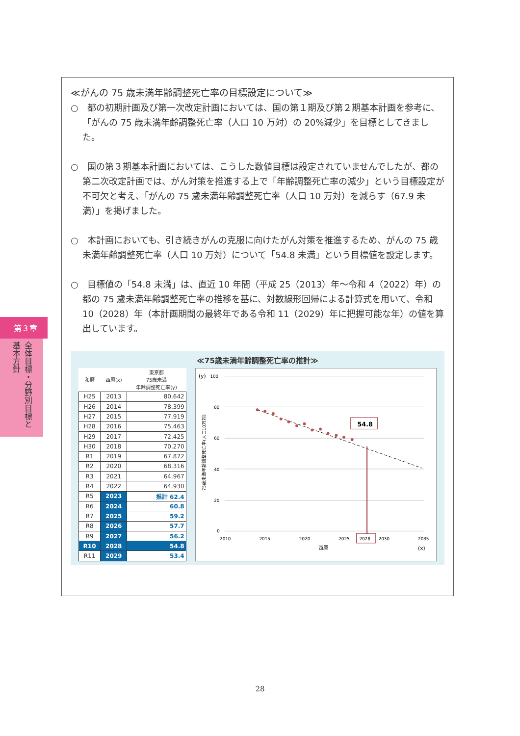第３章
全体目標・分野別目標と基本方針
≪がんの 75 歳未満年齢調整死亡率の目標設定について≫
○　都の初期計画及び第一次改定計画においては、国の第１期及び第２期基本計画を参考に、「がんの 75 歳未満年齢調整死亡率（人口 10 万対）の 20%減少」を目標としてきました。
○　国の第３期基本計画においては、こうした数値目標は設定されていませんでしたが、都の第二次改定計画では、がん対策を推進する上で「年齢調整死亡率の減少」という目標設定が不可欠と考え、「がんの 75 歳未満年齢調整死亡率（人口 10 万対）を減らす（67.9 未満）」を掲げました。
○　本計画においても、引き続きがんの克服に向けたがん対策を推進するため、がんの 75 歳未満年齢調整死亡率（人口 10 万対）について「54.8 未満」という目標値を設定します。
○　目標値の「54.8 未満」は、直近 10 年間（平成 25（2013）年～令和 4（2022）年）の都の 75 歳未満年齢調整死亡率の推移を基に、対数線形回帰による計算式を用いて、令和 10（2028）年（本計画期間の最終年である令和 11（2029）年に把握可能な年）の値を算出しています。
≪75歳未満年齢調整死亡率の推計≫
| 和暦 | 西暦(x) | 東京都 75歳未満 年齢調整死亡率(y) |
| --- | --- | --- |
| H25 | 2013 | 80.642 |
| H26 | 2014 | 78.399 |
| H27 | 2015 | 77.919 |
| H28 | 2016 | 75.463 |
| H29 | 2017 | 72.425 |
| H30 | 2018 | 70.270 |
| R1 | 2019 | 67.872 |
| R2 | 2020 | 68.316 |
| R3 | 2021 | 64.967 |
| R4 | 2022 | 64.930 |
| R5 | 2023 | 推計 62.4 |
| R6 | 2024 | 60.8 |
| R7 | 2025 | 59.2 |
| R8 | 2026 | 57.7 |
| R9 | 2027 | 56.2 |
| R10 | 2028 | 54.8 |
| R11 | 2029 | 53.4 |
(y)
100
80
60
40
20
0
54.8
2010
2015
2020
2025
2028
2030
2035
西暦
(x)
75歳未満年齢調整死亡率(人口10万対)
28